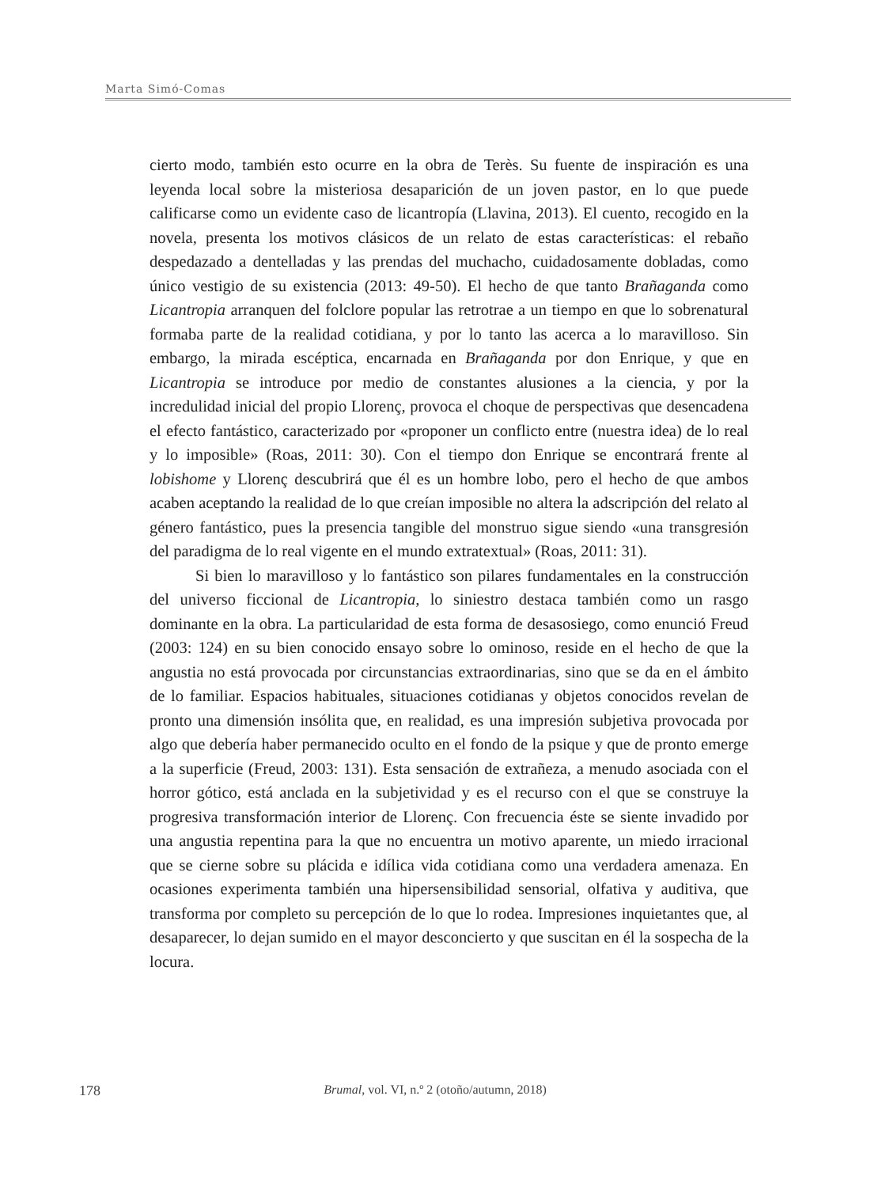Marta Simó-Comas
cierto modo, también esto ocurre en la obra de Terès. Su fuente de inspiración es una leyenda local sobre la misteriosa desaparición de un joven pastor, en lo que puede calificarse como un evidente caso de licantropía (Llavina, 2013). El cuento, recogido en la novela, presenta los motivos clásicos de un relato de estas características: el rebaño despedazado a dentelladas y las prendas del muchacho, cuidadosamente dobladas, como único vestigio de su existencia (2013: 49-50). El hecho de que tanto Brañaganda como Licantropia arranquen del folclore popular las retrotrae a un tiempo en que lo sobrenatural formaba parte de la realidad cotidiana, y por lo tanto las acerca a lo maravilloso. Sin embargo, la mirada escéptica, encarnada en Brañaganda por don Enrique, y que en Licantropia se introduce por medio de constantes alusiones a la ciencia, y por la incredulidad inicial del propio Llorenç, provoca el choque de perspectivas que desencadena el efecto fantástico, caracterizado por «proponer un conflicto entre (nuestra idea) de lo real y lo imposible» (Roas, 2011: 30). Con el tiempo don Enrique se encontrará frente al lobishome y Llorenç descubrirá que él es un hombre lobo, pero el hecho de que ambos acaben aceptando la realidad de lo que creían imposible no altera la adscripción del relato al género fantástico, pues la presencia tangible del monstruo sigue siendo «una transgresión del paradigma de lo real vigente en el mundo extratextual» (Roas, 2011: 31).
Si bien lo maravilloso y lo fantástico son pilares fundamentales en la construcción del universo ficcional de Licantropia, lo siniestro destaca también como un rasgo dominante en la obra. La particularidad de esta forma de desasosiego, como enunció Freud (2003: 124) en su bien conocido ensayo sobre lo ominoso, reside en el hecho de que la angustia no está provocada por circunstancias extraordinarias, sino que se da en el ámbito de lo familiar. Espacios habituales, situaciones cotidianas y objetos conocidos revelan de pronto una dimensión insólita que, en realidad, es una impresión subjetiva provocada por algo que debería haber permanecido oculto en el fondo de la psique y que de pronto emerge a la superficie (Freud, 2003: 131). Esta sensación de extrañeza, a menudo asociada con el horror gótico, está anclada en la subjetividad y es el recurso con el que se construye la progresiva transformación interior de Llorenç. Con frecuencia éste se siente invadido por una angustia repentina para la que no encuentra un motivo aparente, un miedo irracional que se cierne sobre su plácida e idílica vida cotidiana como una verdadera amenaza. En ocasiones experimenta también una hipersensibilidad sensorial, olfativa y auditiva, que transforma por completo su percepción de lo que lo rodea. Impresiones inquietantes que, al desaparecer, lo dejan sumido en el mayor desconcierto y que suscitan en él la sospecha de la locura.
178
Brumal, vol. VI, n.º 2 (otoño/autumn, 2018)